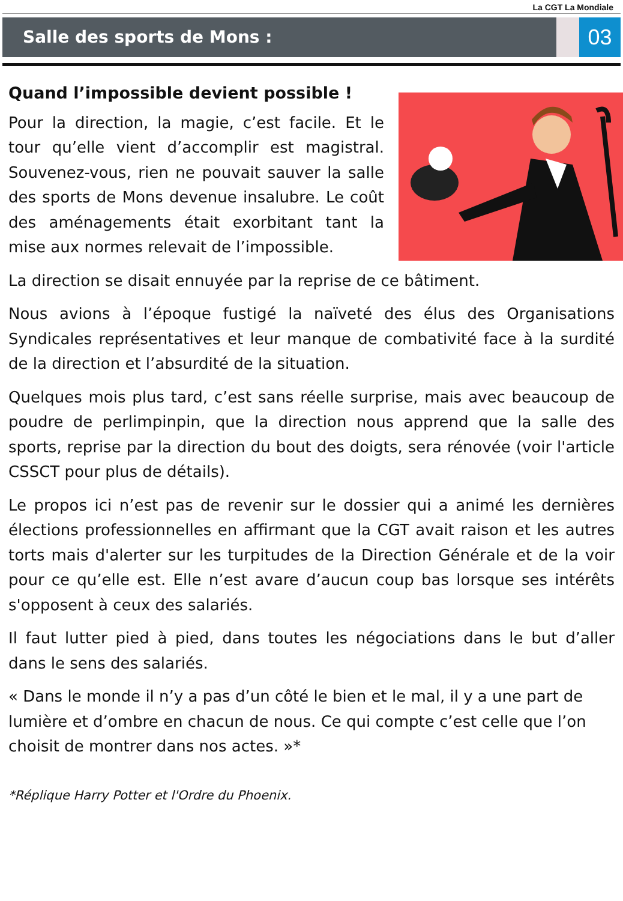La CGT La Mondiale
Salle des sports de Mons :
03
Quand l’impossible devient possible !
Pour la direction, la magie, c’est facile. Et le tour qu’elle vient d’accomplir est magistral. Souvenez-vous, rien ne pouvait sauver la salle des sports de Mons devenue insalubre. Le coût des aménagements était exorbitant tant la mise aux normes relevait de l’impossible.
La direction se disait ennuyée par la reprise de ce bâtiment.
Nous avions à l’époque fustigé la naïveté des élus des Organisations Syndicales représentatives et leur manque de combativité face à la surdité de la direction et l’absurdité de la situation.
Quelques mois plus tard, c’est sans réelle surprise, mais avec beaucoup de poudre de perlimpinpin, que la direction nous apprend que la salle des sports, reprise par la direction du bout des doigts, sera rénovée (voir l'article CSSCT pour plus de détails).
Le propos ici n’est pas de revenir sur le dossier qui a animé les dernières élections professionnelles en affirmant que la CGT avait raison et les autres torts mais d'alerter sur les turpitudes de la Direction Générale et de la voir pour ce qu’elle est. Elle n’est avare d’aucun coup bas lorsque ses intérêts s'opposent à ceux des salariés.
Il faut lutter pied à pied, dans toutes les négociations dans le but d’aller dans le sens des salariés.
« Dans le monde il n’y a pas d’un côté le bien et le mal, il y a une part de lumière et d’ombre en chacun de nous. Ce qui compte c’est celle que l’on choisit de montrer dans nos actes. »*
*Réplique Harry Potter et l'Ordre du Phoenix.